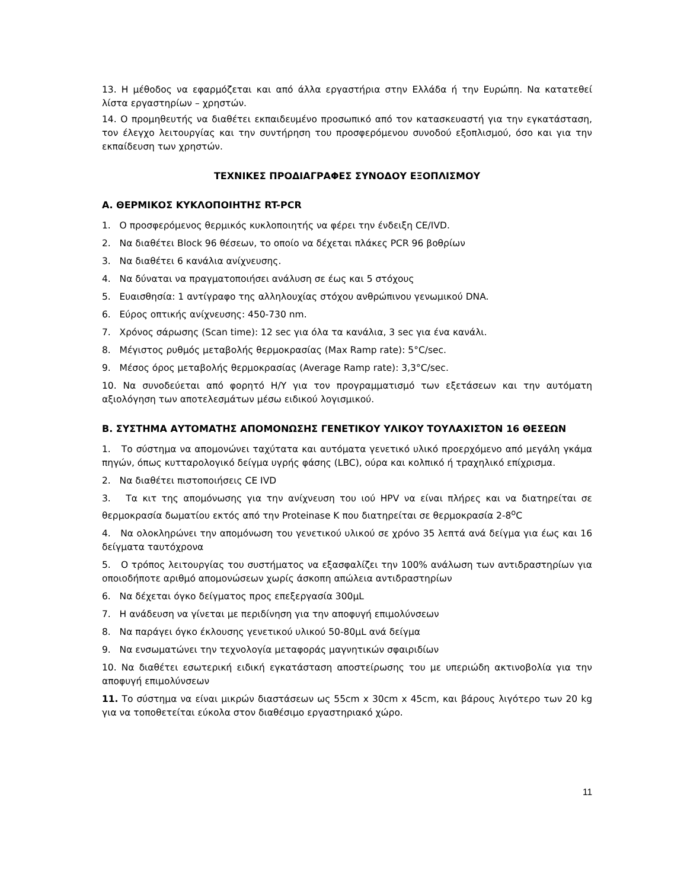13. Η μέθοδος να εφαρμόζεται και από άλλα εργαστήρια στην Ελλάδα ή την Ευρώπη. Να κατατεθεί λίστα εργαστηρίων – χρηστών.
14. Ο προμηθευτής να διαθέτει εκπαιδευμένο προσωπικό από τον κατασκευαστή για την εγκατάσταση, τον έλεγχο λειτουργίας και την συντήρηση του προσφερόμενου συνοδού εξοπλισμού, όσο και για την εκπαίδευση των χρηστών.
ΤΕΧΝΙΚΕΣ ΠΡΟΔΙΑΓΡΑΦΕΣ ΣΥΝΟΔΟΥ ΕΞΟΠΛΙΣΜΟΥ
Α. ΘΕΡΜΙΚΟΣ ΚΥΚΛΟΠΟΙΗΤΗΣ RT-PCR
1. Ο προσφερόμενος θερμικός κυκλοποιητής να φέρει την ένδειξη CE/IVD.
2. Να διαθέτει Block 96 θέσεων, το οποίο να δέχεται πλάκες PCR 96 βοθρίων
3. Να διαθέτει 6 κανάλια ανίχνευσης.
4. Να δύναται να πραγματοποιήσει ανάλυση σε έως και 5 στόχους
5. Ευαισθησία: 1 αντίγραφο της αλληλουχίας στόχου ανθρώπινου γενωμικού DNA.
6. Εύρος οπτικής ανίχνευσης: 450-730 nm.
7. Χρόνος σάρωσης (Scan time): 12 sec για όλα τα κανάλια, 3 sec για ένα κανάλι.
8. Μέγιστος ρυθμός μεταβολής θερμοκρασίας (Max Ramp rate): 5°C/sec.
9. Μέσος όρος μεταβολής θερμοκρασίας (Average Ramp rate): 3,3°C/sec.
10. Να συνοδεύεται από φορητό Η/Υ για τον προγραμματισμό των εξετάσεων και την αυτόματη αξιολόγηση των αποτελεσμάτων μέσω ειδικού λογισμικού.
Β. ΣΥΣΤΗΜΑ ΑΥΤΟΜΑΤΗΣ ΑΠΟΜΟΝΩΣΗΣ ΓΕΝΕΤΙΚΟΥ ΥΛΙΚΟΥ ΤΟΥΛΑΧΙΣΤΟΝ 16 ΘΕΣΕΩΝ
1. Το σύστημα να απομονώνει ταχύτατα και αυτόματα γενετικό υλικό προερχόμενο από μεγάλη γκάμα πηγών, όπως κυτταρολογικό δείγμα υγρής φάσης (LBC), ούρα και κολπικό ή τραχηλικό επίχρισμα.
2. Να διαθέτει πιστοποιήσεις CE IVD
3. Τα κιτ της απομόνωσης για την ανίχνευση του ιού HPV να είναι πλήρες και να διατηρείται σε θερμοκρασία δωματίου εκτός από την Proteinase K που διατηρείται σε θερμοκρασία 2-8<sup>o</sup>C
4. Να ολοκληρώνει την απομόνωση του γενετικού υλικού σε χρόνο 35 λεπτά ανά δείγμα για έως και 16 δείγματα ταυτόχρονα
5. Ο τρόπος λειτουργίας του συστήματος να εξασφαλίζει την 100% ανάλωση των αντιδραστηρίων για οποιοδήποτε αριθμό απομονώσεων χωρίς άσκοπη απώλεια αντιδραστηρίων
6. Να δέχεται όγκο δείγματος προς επεξεργασία 300μL
7. Η ανάδευση να γίνεται με περιδίνηση για την αποφυγή επιμολύνσεων
8. Να παράγει όγκο έκλουσης γενετικού υλικού 50-80μL ανά δείγμα
9. Να ενσωματώνει την τεχνολογία μεταφοράς μαγνητικών σφαιριδίων
10. Να διαθέτει εσωτερική ειδική εγκατάσταση αποστείρωσης του με υπεριώδη ακτινοβολία για την αποφυγή επιμολύνσεων
11. Το σύστημα να είναι μικρών διαστάσεων ως 55cm x 30cm x 45cm, και βάρους λιγότερο των 20 kg για να τοποθετείται εύκολα στον διαθέσιμο εργαστηριακό χώρο.
11